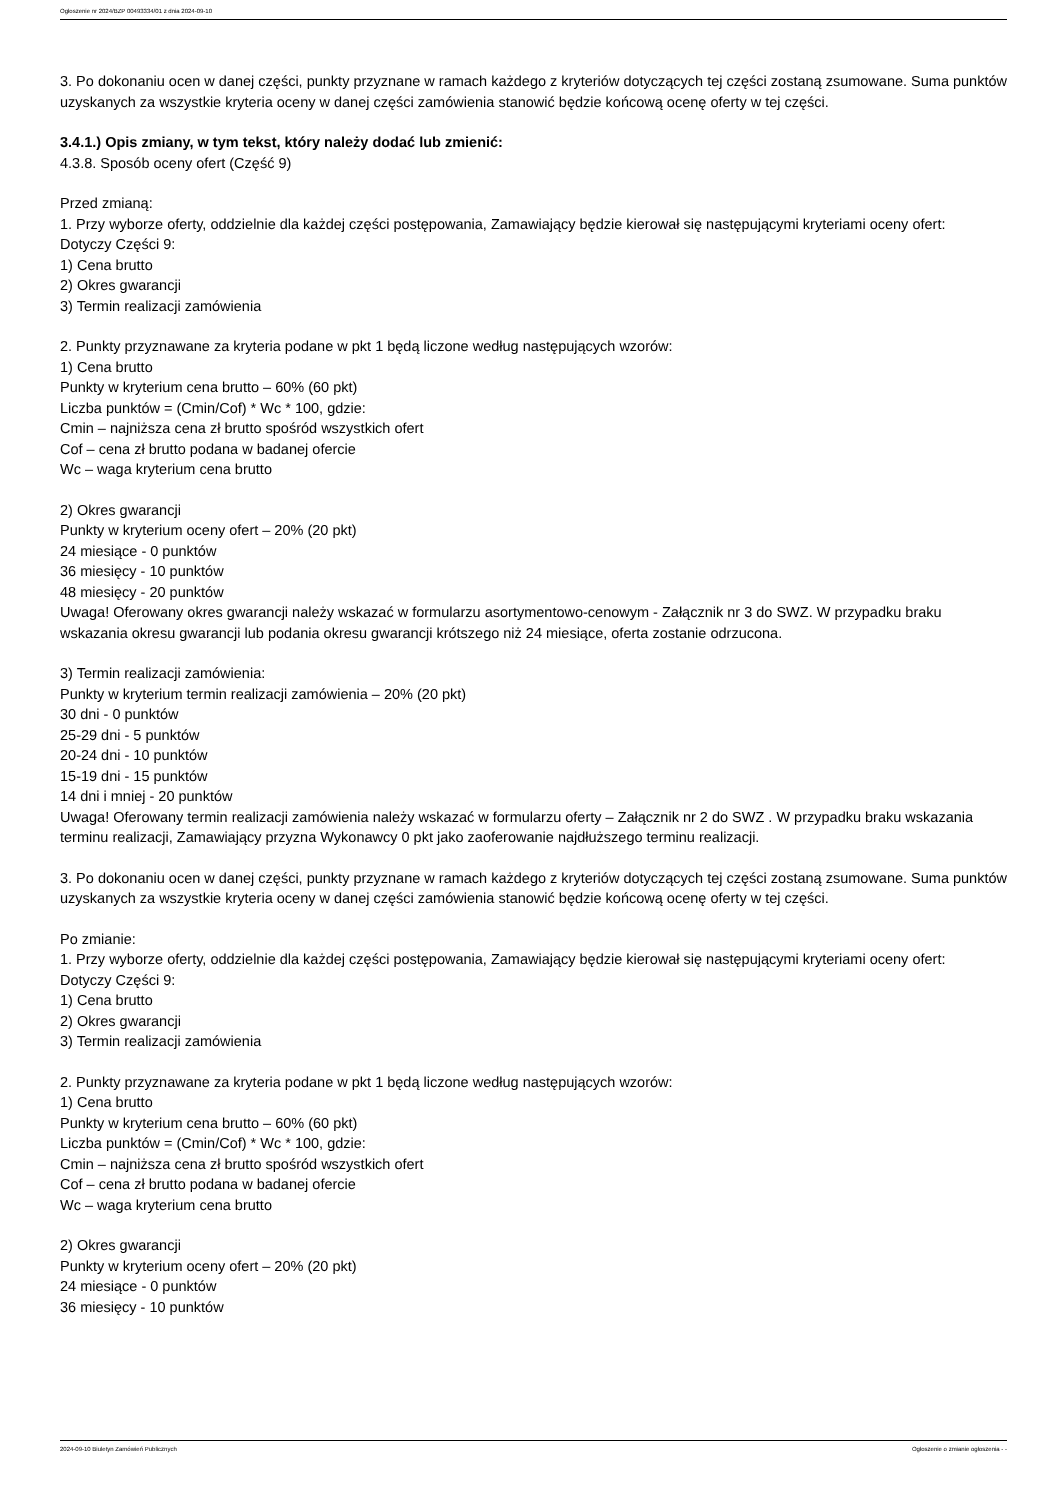Ogłoszenie nr 2024/BZP 00493334/01 z dnia 2024-09-10
3. Po dokonaniu ocen w danej części, punkty przyznane w ramach każdego z kryteriów dotyczących tej części zostaną zsumowane. Suma punktów uzyskanych za wszystkie kryteria oceny w danej części zamówienia stanowić będzie końcową ocenę oferty w tej części.
3.4.1.) Opis zmiany, w tym tekst, który należy dodać lub zmienić:
4.3.8. Sposób oceny ofert (Część 9)
Przed zmianą:
1. Przy wyborze oferty, oddzielnie dla każdej części postępowania, Zamawiający będzie kierował się następującymi kryteriami oceny ofert:
Dotyczy Części 9:
1) Cena brutto
2) Okres gwarancji
3) Termin realizacji zamówienia
2. Punkty przyznawane za kryteria podane w pkt 1 będą liczone według następujących wzorów:
1) Cena brutto
Punkty w kryterium cena brutto – 60% (60 pkt)
Liczba punktów = (Cmin/Cof) * Wc * 100, gdzie:
Cmin – najniższa cena zł brutto spośród wszystkich ofert
Cof – cena zł brutto podana w badanej ofercie
Wc – waga kryterium cena brutto
2) Okres gwarancji
Punkty w kryterium oceny ofert – 20% (20 pkt)
24 miesiące - 0 punktów
36 miesięcy - 10 punktów
48 miesięcy - 20 punktów
Uwaga! Oferowany okres gwarancji należy wskazać w formularzu asortymentowo-cenowym - Załącznik nr 3 do SWZ. W przypadku braku wskazania okresu gwarancji lub podania okresu gwarancji krótszego niż 24 miesiące, oferta zostanie odrzucona.
3) Termin realizacji zamówienia:
Punkty w kryterium termin realizacji zamówienia – 20% (20 pkt)
30 dni - 0 punktów
25-29 dni - 5 punktów
20-24 dni - 10 punktów
15-19 dni - 15 punktów
14 dni i mniej - 20 punktów
Uwaga! Oferowany termin realizacji zamówienia należy wskazać w formularzu oferty – Załącznik nr 2 do SWZ . W przypadku braku wskazania terminu realizacji, Zamawiający przyzna Wykonawcy 0 pkt jako zaoferowanie najdłuższego terminu realizacji.
3. Po dokonaniu ocen w danej części, punkty przyznane w ramach każdego z kryteriów dotyczących tej części zostaną zsumowane. Suma punktów uzyskanych za wszystkie kryteria oceny w danej części zamówienia stanowić będzie końcową ocenę oferty w tej części.
Po zmianie:
1. Przy wyborze oferty, oddzielnie dla każdej części postępowania, Zamawiający będzie kierował się następującymi kryteriami oceny ofert:
Dotyczy Części 9:
1) Cena brutto
2) Okres gwarancji
3) Termin realizacji zamówienia
2. Punkty przyznawane za kryteria podane w pkt 1 będą liczone według następujących wzorów:
1) Cena brutto
Punkty w kryterium cena brutto – 60% (60 pkt)
Liczba punktów = (Cmin/Cof) * Wc * 100, gdzie:
Cmin – najniższa cena zł brutto spośród wszystkich ofert
Cof – cena zł brutto podana w badanej ofercie
Wc – waga kryterium cena brutto
2) Okres gwarancji
Punkty w kryterium oceny ofert – 20% (20 pkt)
24 miesiące - 0 punktów
36 miesięcy - 10 punktów
2024-09-10 Biuletyn Zamówień Publicznych Ogłoszenie o zmianie ogłoszenia - -